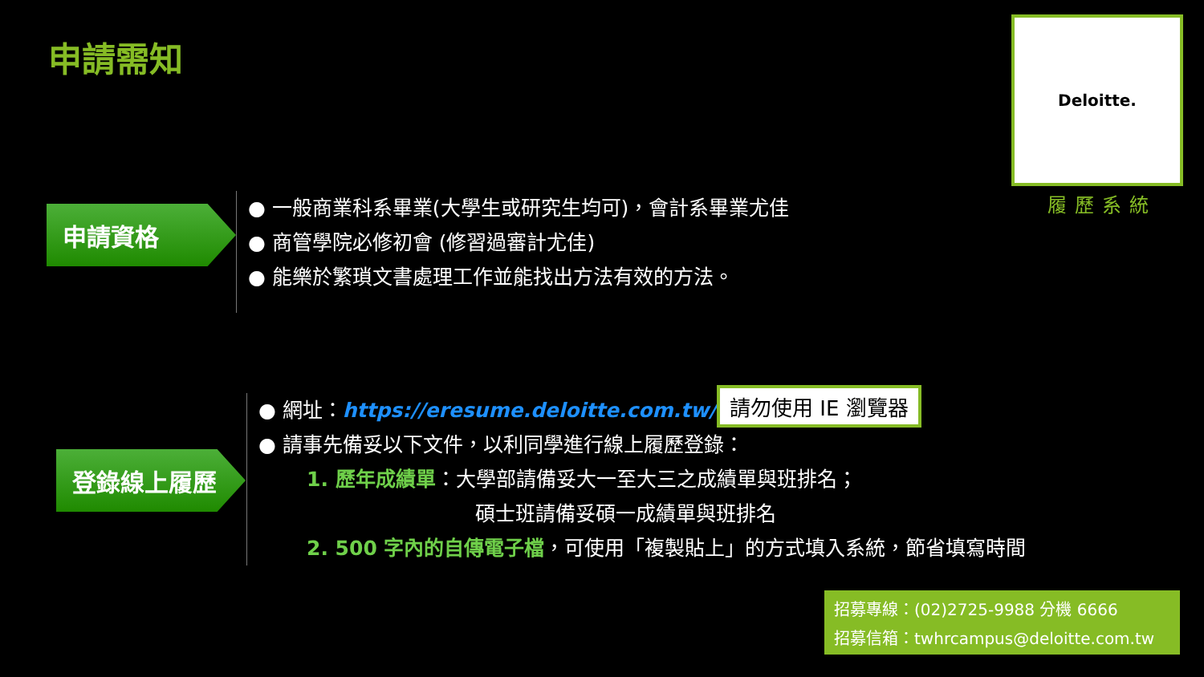申請需知
Deloitte.
履歷系統
申請資格
● 一般商業科系畢業(大學生或研究生均可)，會計系畢業尤佳
● 商管學院必修初會 (修習過審計尤佳)
● 能樂於繁瑣文書處理工作並能找出方法有效的方法。
登錄線上履歷
● 網址：https://eresume.deloitte.com.tw/
● 請事先備妥以下文件，以利同學進行線上履歷登錄：
1. 歷年成績單：大學部請備妥大一至大三之成績單與班排名；
碩士班請備妥碩一成績單與班排名
2. 500 字內的自傳電子檔，可使用「複製貼上」的方式填入系統，節省填寫時間
請勿使用 IE 瀏覽器
招募專線：(02)2725-9988 分機 6666
招募信箱：twhrcampus@deloitte.com.tw